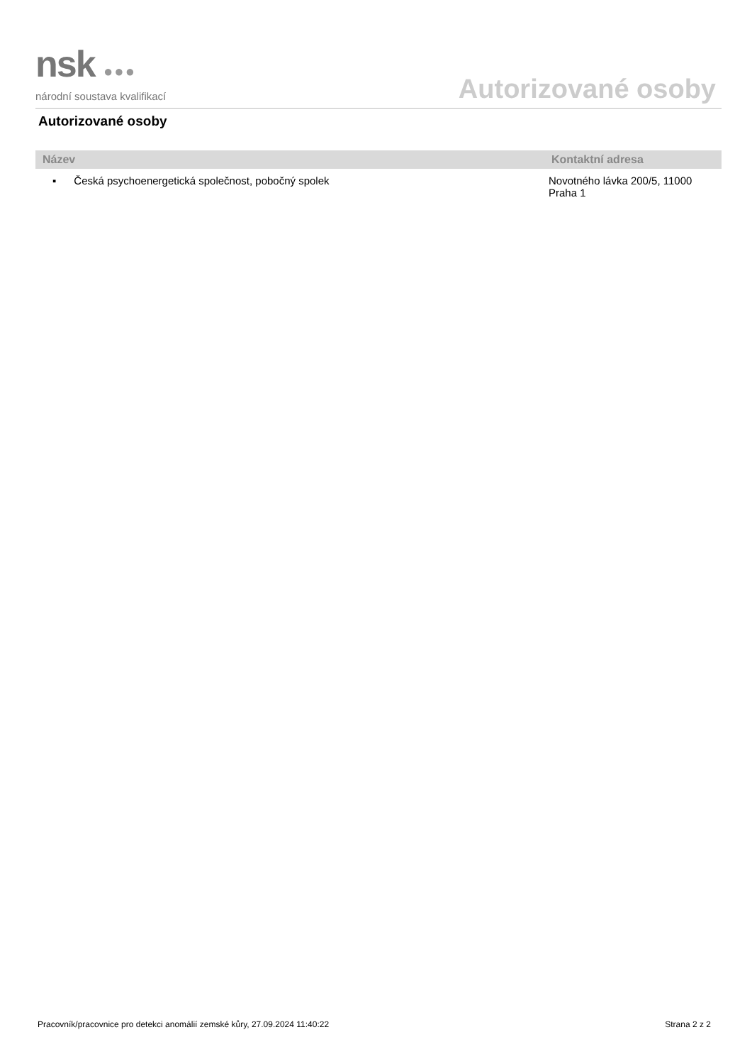nsk ●●●
národní soustava kvalifikací
Autorizované osoby
Autorizované osoby
| Název | Kontaktní adresa |
| --- | --- |
| ▪ Česká psychoenergetická společnost, pobočný spolek | Novotného lávka 200/5, 11000 Praha 1 |
Pracovník/pracovnice pro detekci anomálií zemské kůry, 27.09.2024 11:40:22 Strana 2 z 2